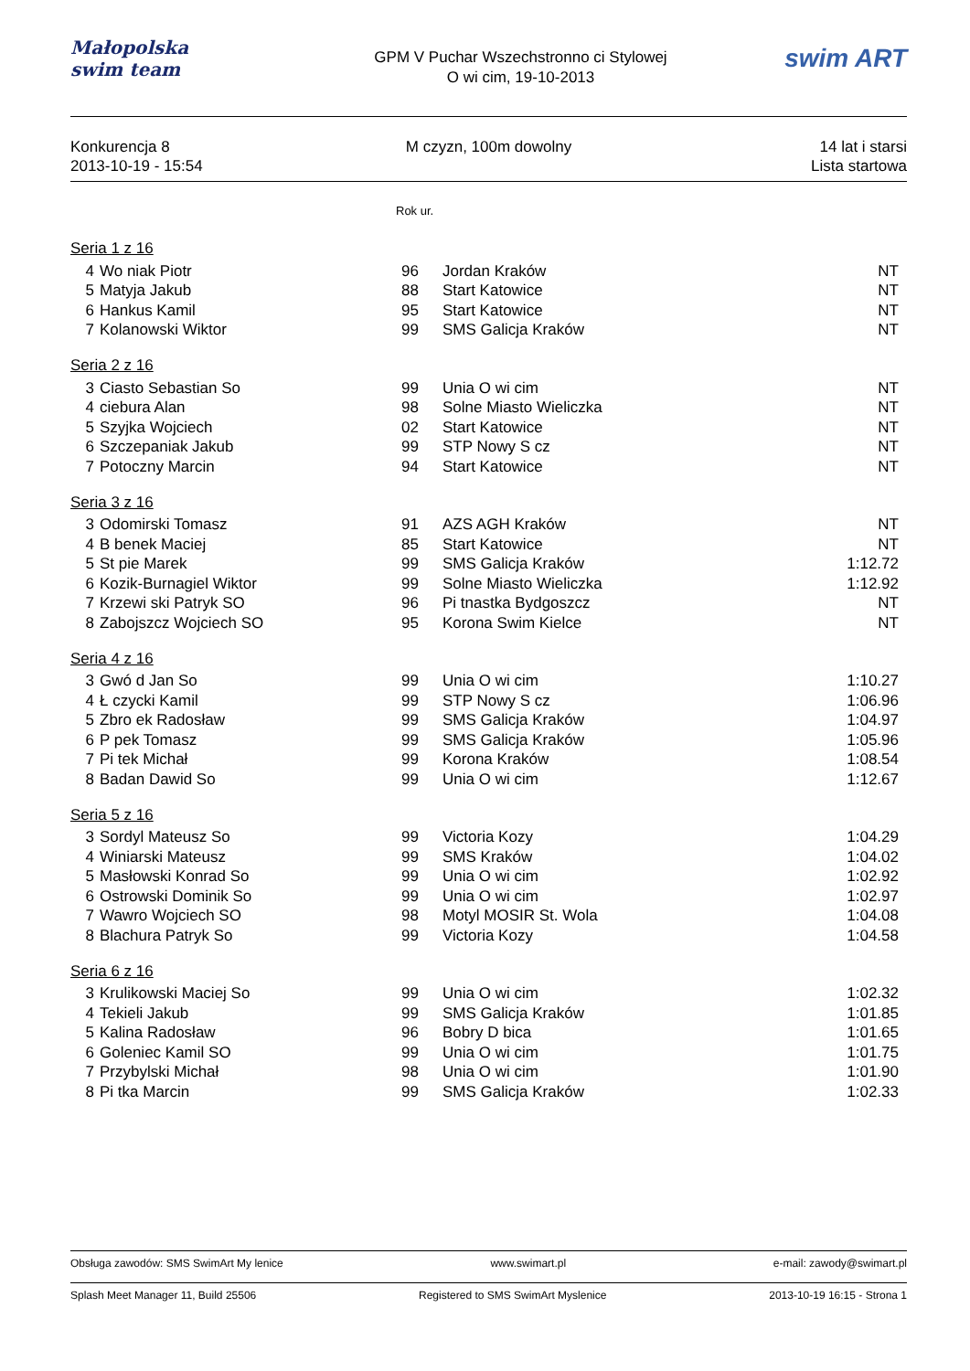Małopolska
swim team
GPM V Puchar Wszechstronno ci Stylowej
O wi cim, 19-10-2013
swim ART
Konkurencja 8
2013-10-19 - 15:54
M czyzn, 100m dowolny 14 lat i starsi
Lista startowa
Rok ur.
| Seria 1 z 16 | | | | |
| 4 | Wo niak Piotr | 96 | Jordan Kraków | NT |
| 5 | Matyja Jakub | 88 | Start Katowice | NT |
| 6 | Hankus Kamil | 95 | Start Katowice | NT |
| 7 | Kolanowski Wiktor | 99 | SMS Galicja Kraków | NT |
| Seria 2 z 16 | | | | |
| 3 | Ciasto Sebastian So | 99 | Unia O wi cim | NT |
| 4 | ciebura Alan | 98 | Solne Miasto Wieliczka | NT |
| 5 | Szyjka Wojciech | 02 | Start Katowice | NT |
| 6 | Szczepaniak Jakub | 99 | STP Nowy S cz | NT |
| 7 | Potoczny Marcin | 94 | Start Katowice | NT |
| Seria 3 z 16 | | | | |
| 3 | Odomirski Tomasz | 91 | AZS AGH Kraków | NT |
| 4 | B benek Maciej | 85 | Start Katowice | NT |
| 5 | St pie Marek | 99 | SMS Galicja Kraków | 1:12.72 |
| 6 | Kozik-Burnagiel Wiktor | 99 | Solne Miasto Wieliczka | 1:12.92 |
| 7 | Krzewi ski Patryk SO | 96 | Pi tnastka Bydgoszcz | NT |
| 8 | Zabojszcz Wojciech SO | 95 | Korona Swim Kielce | NT |
| Seria 4 z 16 | | | | |
| 3 | Gwó d Jan So | 99 | Unia O wi cim | 1:10.27 |
| 4 | Ł czycki Kamil | 99 | STP Nowy S cz | 1:06.96 |
| 5 | Zbro ek Radosław | 99 | SMS Galicja Kraków | 1:04.97 |
| 6 | P pek Tomasz | 99 | SMS Galicja Kraków | 1:05.96 |
| 7 | Pi tek Michał | 99 | Korona Kraków | 1:08.54 |
| 8 | Badan Dawid So | 99 | Unia O wi cim | 1:12.67 |
| Seria 5 z 16 | | | | |
| 3 | Sordyl Mateusz So | 99 | Victoria Kozy | 1:04.29 |
| 4 | Winiarski Mateusz | 99 | SMS Kraków | 1:04.02 |
| 5 | Masłowski Konrad So | 99 | Unia O wi cim | 1:02.92 |
| 6 | Ostrowski Dominik So | 99 | Unia O wi cim | 1:02.97 |
| 7 | Wawro Wojciech SO | 98 | Motyl MOSIR St. Wola | 1:04.08 |
| 8 | Blachura Patryk So | 99 | Victoria Kozy | 1:04.58 |
| Seria 6 z 16 | | | | |
| 3 | Krulikowski Maciej So | 99 | Unia O wi cim | 1:02.32 |
| 4 | Tekieli Jakub | 99 | SMS Galicja Kraków | 1:01.85 |
| 5 | Kalina Radosław | 96 | Bobry D bica | 1:01.65 |
| 6 | Goleniec Kamil SO | 99 | Unia O wi cim | 1:01.75 |
| 7 | Przybylski Michał | 98 | Unia O wi cim | 1:01.90 |
| 8 | Pi tka Marcin | 99 | SMS Galicja Kraków | 1:02.33 |
Obsługa zawodów: SMS SwimArt My lenice www.swimart.pl e-mail: zawody@swimart.pl
Splash Meet Manager 11, Build 25506 Registered to SMS SwimArt Myslenice 2013-10-19 16:15 - Strona 1